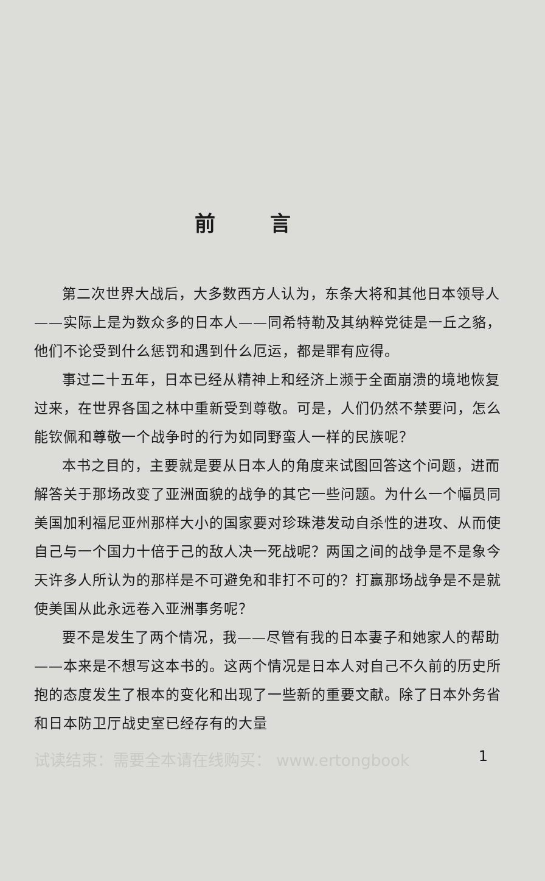前言
第二次世界大战后，大多数西方人认为，东条大将和其他日本领导人——实际上是为数众多的日本人——同希特勒及其纳粹党徒是一丘之貉，他们不论受到什么惩罚和遇到什么厄运，都是罪有应得。
事过二十五年，日本已经从精神上和经济上濒于全面崩溃的境地恢复过来，在世界各国之林中重新受到尊敬。可是，人们仍然不禁要问，怎么能钦佩和尊敬一个战争时的行为如同野蛮人一样的民族呢？
本书之目的，主要就是要从日本人的角度来试图回答这个问题，进而解答关于那场改变了亚洲面貌的战争的其它一些问题。为什么一个幅员同美国加利福尼亚州那样大小的国家要对珍珠港发动自杀性的进攻、从而使自己与一个国力十倍于己的敌人决一死战呢？两国之间的战争是不是象今天许多人所认为的那样是不可避免和非打不可的？打赢那场战争是不是就使美国从此永远卷入亚洲事务呢？
要不是发生了两个情况，我——尽管有我的日本妻子和她家人的帮助——本来是不想写这本书的。这两个情况是日本人对自己不久前的历史所抱的态度发生了根本的变化和出现了一些新的重要文献。除了日本外务省和日本防卫厅战史室已经存有的大量
试读结束：需要全本请在线购买： www.ertongbook 1